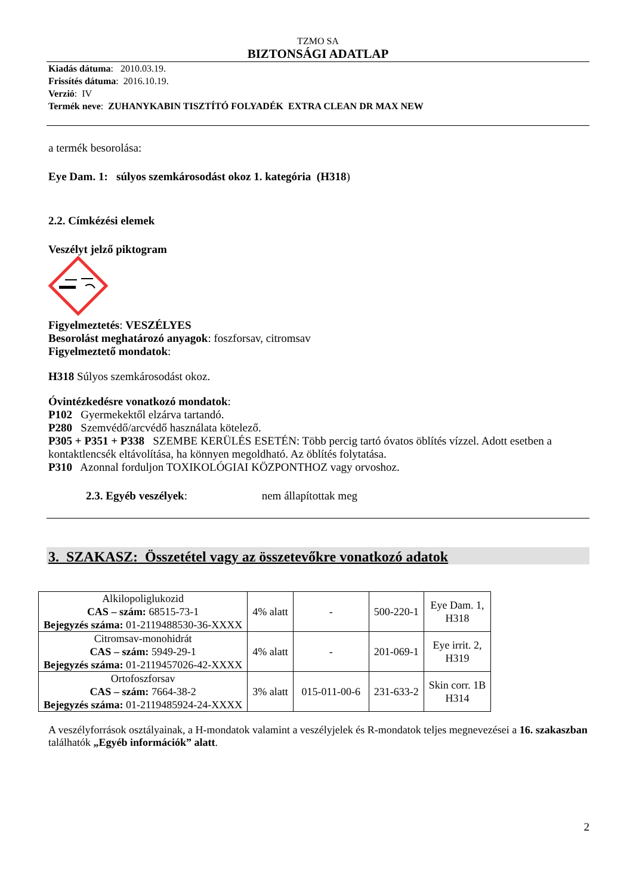TZMO SA
BIZTONSÁGI ADATLAP
Kiadás dátuma: 2010.03.19.
Frissítés dátuma: 2016.10.19.
Verzió: IV
Termék neve: ZUHANYKABIN TISZTÍTÓ FOLYADÉK EXTRA CLEAN DR MAX NEW
a termék besorolása:
Eye Dam. 1: súlyos szemkárosodást okoz 1. kategória (H318)
2.2. Címkézési elemek
Veszélyt jelző piktogram
Figyelmeztetés: VESZÉLYES
Besorolást meghatározó anyagok: foszforsav, citromsav
Figyelmeztető mondatok:
H318 Súlyos szemkárosodást okoz.
Óvintézkedésre vonatkozó mondatok:
P102 Gyermekektől elzárva tartandó.
P280 Szemvédő/arcvédő használata kötelező.
P305 + P351 + P338 SZEMBE KERÜLÉS ESETÉN: Több percig tartó óvatos öblítés vízzel. Adott esetben a kontaktlencsék eltávolítása, ha könnyen megoldható. Az öblítés folytatása.
P310 Azonnal forduljon TOXIKOLÓGIAI KÖZPONTHOZ vagy orvoshoz.
2.3. Egyéb veszélyek: nem állapítottak meg
3. SZAKASZ: Összetétel vagy az összetevőkre vonatkozó adatok
| Alkilopoliglukozid CAS – szám: 68515-73-1 Bejegyzés száma: 01-2119488530-36-XXXX | 4% alatt | - | 500-220-1 | Eye Dam. 1, H318 |
| Citromsav-monohidrát CAS – szám: 5949-29-1 Bejegyzés száma: 01-2119457026-42-XXXX | 4% alatt | - | 201-069-1 | Eye irrit. 2, H319 |
| Ortofoszforsav CAS – szám: 7664-38-2 Bejegyzés száma: 01-2119485924-24-XXXX | 3% alatt | 015-011-00-6 | 231-633-2 | Skin corr. 1B H314 |
A veszélyforrások osztályainak, a H-mondatok valamint a veszélyjelek és R-mondatok teljes megnevezései a 16. szakaszban találhatók „Egyéb információk” alatt.
2